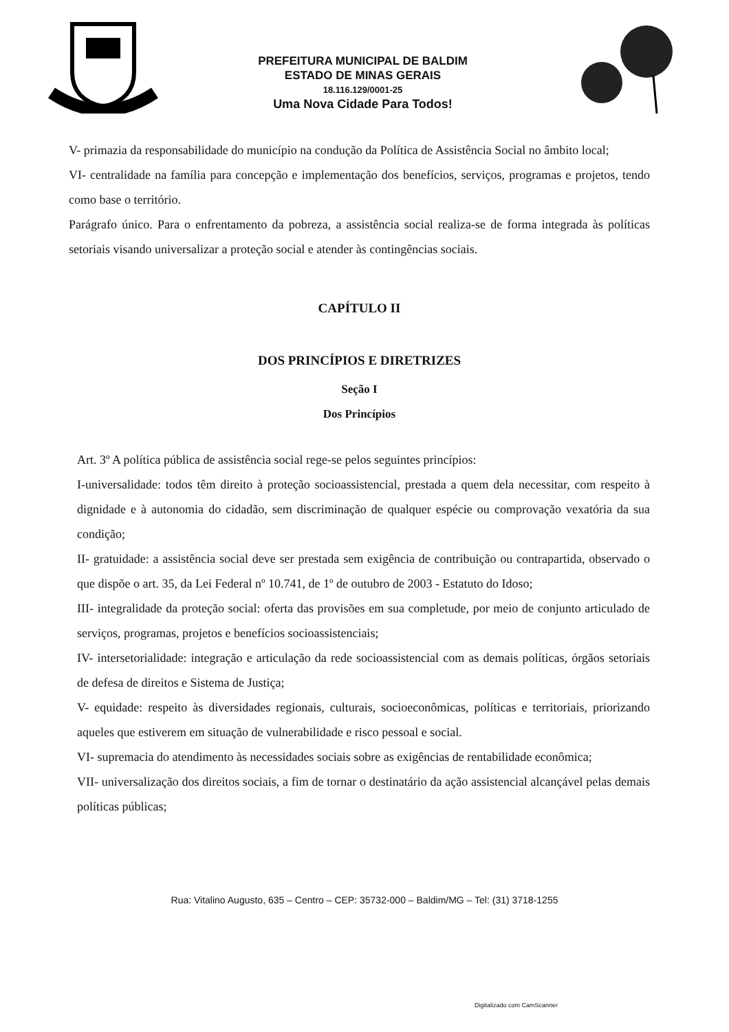PREFEITURA MUNICIPAL DE BALDIM
ESTADO DE MINAS GERAIS
18.116.129/0001-25
Uma Nova Cidade Para Todos!
V- primazia da responsabilidade do município na condução da Política de Assistência Social no âmbito local;
VI- centralidade na família para concepção e implementação dos benefícios, serviços, programas e projetos, tendo como base o território.
Parágrafo único. Para o enfrentamento da pobreza, a assistência social realiza-se de forma integrada às políticas setoriais visando universalizar a proteção social e atender às contingências sociais.
CAPÍTULO II
DOS PRINCÍPIOS E DIRETRIZES
Seção I
Dos Princípios
Art. 3º A política pública de assistência social rege-se pelos seguintes princípios:
I-universalidade: todos têm direito à proteção socioassistencial, prestada a quem dela necessitar, com respeito à dignidade e à autonomia do cidadão, sem discriminação de qualquer espécie ou comprovação vexatória da sua condição;
II- gratuidade: a assistência social deve ser prestada sem exigência de contribuição ou contrapartida, observado o que dispõe o art. 35, da Lei Federal nº 10.741, de 1º de outubro de 2003 - Estatuto do Idoso;
III- integralidade da proteção social: oferta das provisões em sua completude, por meio de conjunto articulado de serviços, programas, projetos e benefícios socioassistenciais;
IV- intersetorialidade: integração e articulação da rede socioassistencial com as demais políticas, órgãos setoriais de defesa de direitos e Sistema de Justiça;
V- equidade: respeito às diversidades regionais, culturais, socioeconômicas, políticas e territoriais, priorizando aqueles que estiverem em situação de vulnerabilidade e risco pessoal e social.
VI- supremacia do atendimento às necessidades sociais sobre as exigências de rentabilidade econômica;
VII- universalização dos direitos sociais, a fim de tornar o destinatário da ação assistencial alcançável pelas demais políticas públicas;
Rua: Vitalino Augusto, 635 – Centro – CEP: 35732-000 – Baldim/MG – Tel: (31) 3718-1255
Digitalizado com CamScanner